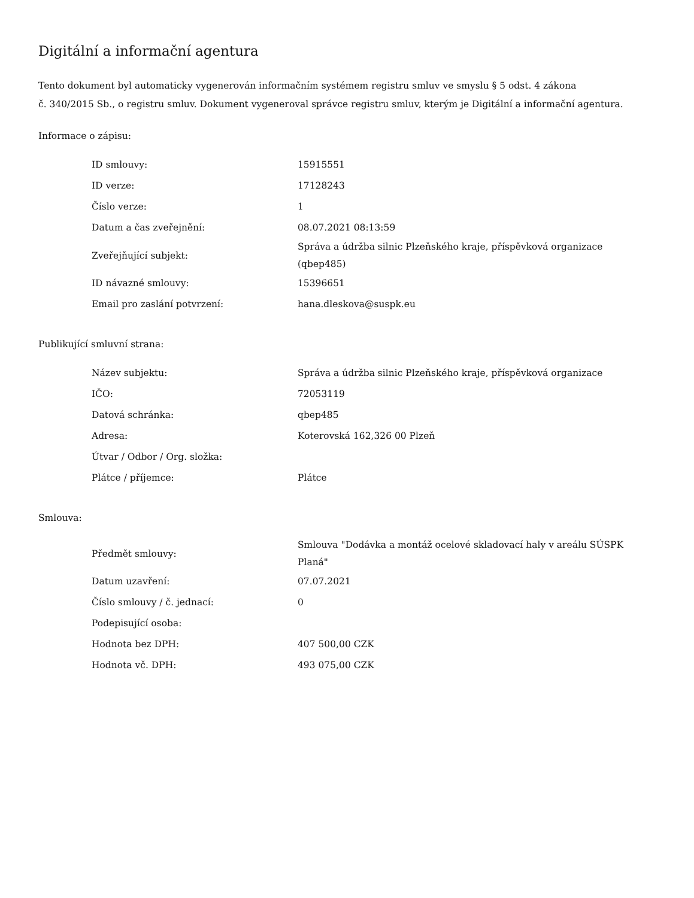Digitální a informační agentura
Tento dokument byl automaticky vygenerován informačním systémem registru smluv ve smyslu § 5 odst. 4 zákona
č. 340/2015 Sb., o registru smluv. Dokument vygeneroval správce registru smluv, kterým je Digitální a informační agentura.
Informace o zápisu:
| ID smlouvy: | 15915551 |
| ID verze: | 17128243 |
| Číslo verze: | 1 |
| Datum a čas zveřejnění: | 08.07.2021 08:13:59 |
| Zveřejňující subjekt: | Správa a údržba silnic Plzeňského kraje, příspěvková organizace (qbep485) |
| ID návazné smlouvy: | 15396651 |
| Email pro zaslání potvrzení: | hana.dleskova@suspk.eu |
Publikující smluvní strana:
| Název subjektu: | Správa a údržba silnic Plzeňského kraje, příspěvková organizace |
| IČO: | 72053119 |
| Datová schránka: | qbep485 |
| Adresa: | Koterovská 162,326 00 Plzeň |
| Útvar / Odbor / Org. složka: | |
| Plátce / příjemce: | Plátce |
Smlouva:
| Předmět smlouvy: | Smlouva "Dodávka a montáž ocelové skladovací haly v areálu SÚSPK Planá" |
| Datum uzavření: | 07.07.2021 |
| Číslo smlouvy / č. jednací: | 0 |
| Podepisující osoba: | |
| Hodnota bez DPH: | 407 500,00 CZK |
| Hodnota vč. DPH: | 493 075,00 CZK |